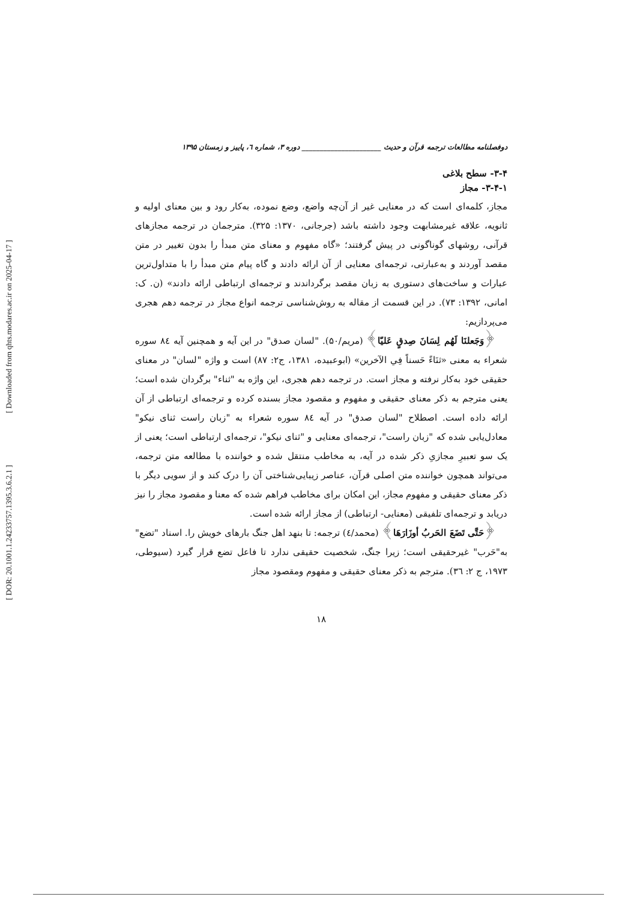[ Downloaded from qhts.modares.ac.ir on 2025-04-17 ]
[ DOR: 20.1001.1.24233757.1395.3.6.2.1 ]
دوفصلنامه مطالعات ترجمه قرآن و حدیث ______________________ دوره ۳، شماره ٦، پاییز و زمستان ۱۳۹۵
۳-۴- سطح بلاغی
۳-۴-۱- مجاز
مجاز، کلمه‌ای است که در معنایی غیر از آن‌چه واضع، وضع نموده، به‌کار رود و بین معنای اولیه و ثانویه، علاقه غیرمشابهت وجود داشته باشد (جرجانی، ۱۳۷۰: ۳۲۵). مترجمان در ترجمه مجازهای قرآنی، روشهای گوناگونی در پیش گرفتند؛ «گاه مفهوم و معنای متن مبدأ را بدون تغییر در متن مقصد آوردند و به‌عبارتی، ترجمه‌ای معنایی از آن ارائه دادند و گاه پیام متن مبدأ را با متداول‌ترین عبارات و ساخت‌های دستوری به زبان مقصد برگرداندند و ترجمه‌ای ارتباطی ارائه دادند» (ن. ک: امانی، ۱۳۹۲: ۷۳). در این قسمت از مقاله به روش‌شناسی ترجمه انواع مجاز در ترجمه دهم هجری می‌پردازیم:
﴿وَجَعلنَا لَهُم لِسَانَ صِدقٍ عَلیّا﴾ (مریم/۵۰). "لسان صدق" در این آیه و همچنین آیه ٨٤ سوره شعراء به معنی «ثنَاءً حَسناً فِي الآخرین» (ابوعبیده، ۱۳۸۱، ج۲: ۸۷) است و واژه "لسان" در معنای حقیقی خود به‌کار نرفته و مجاز است. در ترجمه دهم هجری، این واژه به "ثناء" برگردان شده است؛ یعنی مترجم به ذکر معنای حقیقی و مفهوم و مقصود مجاز بسنده کرده و ترجمه‌ای ارتباطی از آن ارائه داده است. اصطلاح "لسان صدق" در آیه ٨٤ سوره شعراء به "زبان راست ثنای نیکو" معادل‌یابی شده که "زبان راست"، ترجمه‌ای معنایی و "ثنای نیکو"، ترجمه‌ای ارتباطی است؛ یعنی از یک سو تعبیرِ مجازیِ ذکر شده در آیه، به مخاطب منتقل شده و خواننده با مطالعه متن ترجمه، می‌تواند همچون خواننده متن اصلی قرآن، عناصر زیبایی‌شناختی آن را درک کند و از سویی دیگر با ذکر معنای حقیقی و مفهوم مجاز، این امکان برای مخاطب فراهم شده که معنا و مقصود مجاز را نیز دریابد و ترجمه‌ای تلفیقی (معنایی- ارتباطی) از مجاز ارائه شده است.
﴿حَتَّى تَضَعَ الحَربُ أوزَارَهَا﴾ (محمد/٤) ترجمه: تا بنهد اهل جنگ بارهای خویش را. اسناد "تضع" به"حَرب" غیرحقیقی است؛ زیرا جنگ، شخصیت حقیقی ندارد تا فاعل تضع قرار گیرد (سیوطی، ۱۹۷۳، ج ۲: ٣٦). مترجم به ذکر معنای حقیقی و مفهوم ومقصود مجاز
۱۸